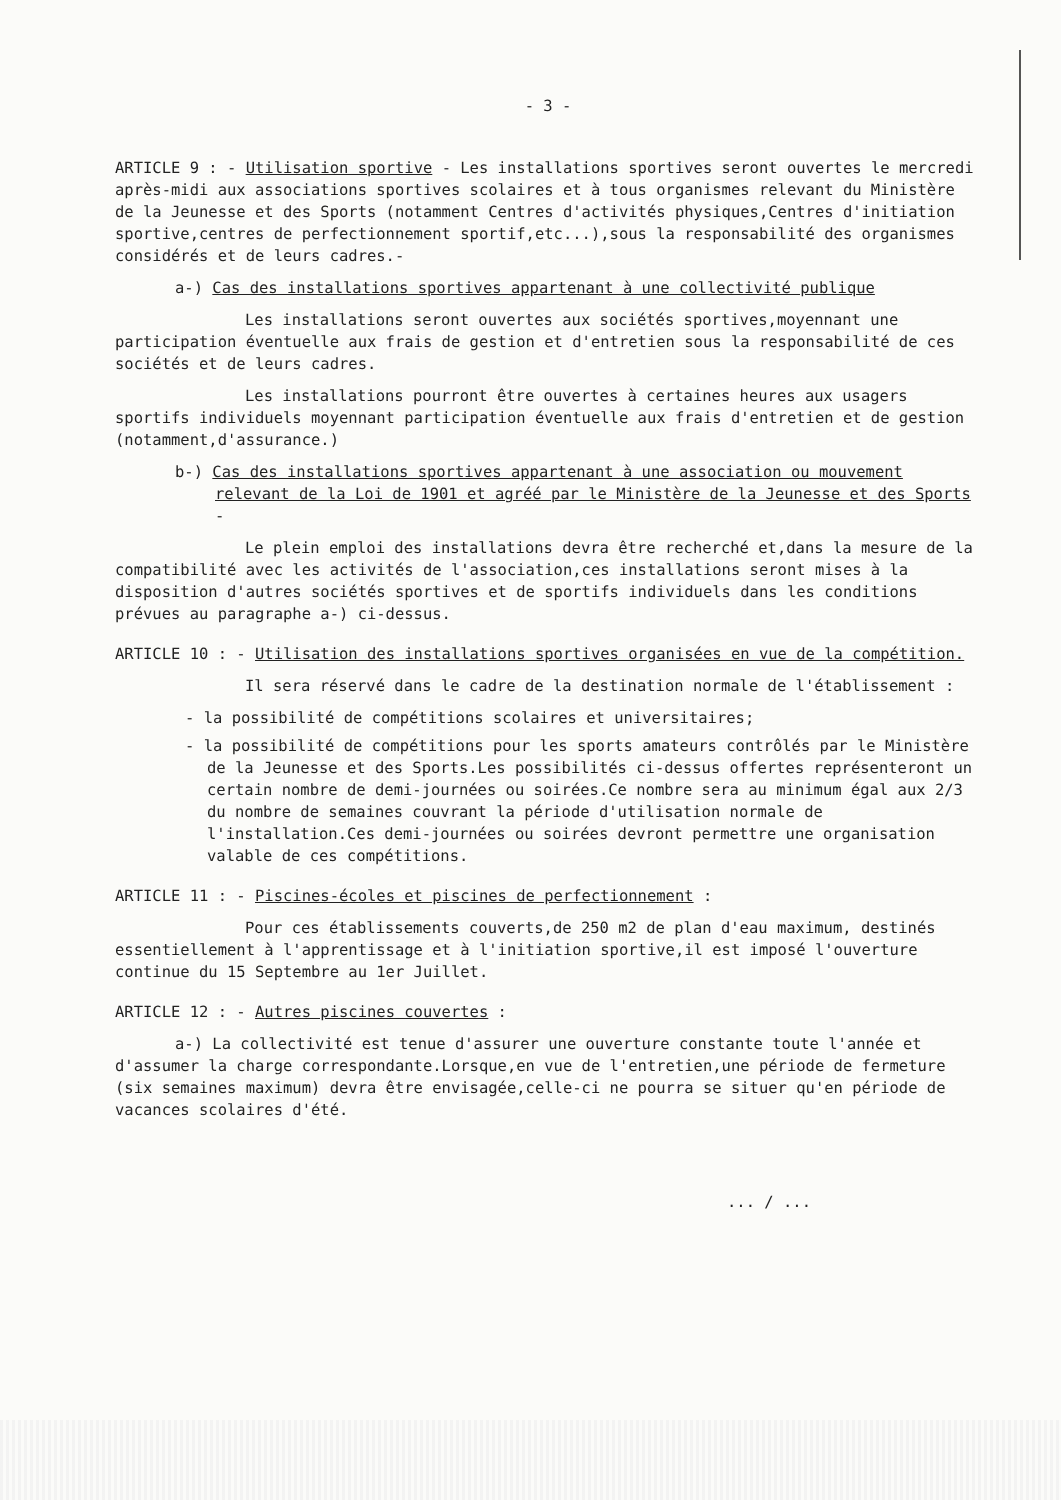- 3 -
ARTICLE 9 : - Utilisation sportive - Les installations sportives seront ouvertes le mercredi après-midi aux associations sportives scolaires et à tous organismes relevant du Ministère de la Jeunesse et des Sports (notamment Centres d'activités physiques,Centres d'initiation sportive,centres de perfectionnement sportif,etc...),sous la responsabilité des organismes considérés et de leurs cadres.-
a-) Cas des installations sportives appartenant à une collectivité publique
Les installations seront ouvertes aux sociétés sportives,moyennant une participation éventuelle aux frais de gestion et d'entretien sous la responsabilité de ces sociétés et de leurs cadres.
Les installations pourront être ouvertes à certaines heures aux usagers sportifs individuels moyennant participation éventuelle aux frais d'entretien et de gestion (notamment,d'assurance.)
b-) Cas des installations sportives appartenant à une association ou mouvement relevant de la Loi de 1901 et agréé par le Ministère de la Jeunesse et des Sports -
Le plein emploi des installations devra être recherché et,dans la mesure de la compatibilité avec les activités de l'association,ces installations seront mises à la disposition d'autres sociétés sportives et de sportifs individuels dans les conditions prévues au paragraphe a-) ci-dessus.
ARTICLE 10 : - Utilisation des installations sportives organisées en vue de la compétition.
Il sera réservé dans le cadre de la destination normale de l'établissement :
- la possibilité de compétitions scolaires et universitaires;
- la possibilité de compétitions pour les sports amateurs contrôlés par le Ministère de la Jeunesse et des Sports.Les possibilités ci-dessus offertes représenteront un certain nombre de demi-journées ou soirées.Ce nombre sera au minimum égal aux 2/3 du nombre de semaines couvrant la période d'utilisation normale de l'installation.Ces demi-journées ou soirées devront permettre une organisation valable de ces compétitions.
ARTICLE 11 : - Piscines-écoles et piscines de perfectionnement :
Pour ces établissements couverts,de 250 m2 de plan d'eau maximum, destinés essentiellement à l'apprentissage et à l'initiation sportive,il est imposé l'ouverture continue du 15 Septembre au 1er Juillet.
ARTICLE 12 : - Autres piscines couvertes :
a-) La collectivité est tenue d'assurer une ouverture constante toute l'année et d'assumer la charge correspondante.Lorsque,en vue de l'entretien,une période de fermeture (six semaines maximum) devra être envisagée,celle-ci ne pourra se situer qu'en période de vacances scolaires d'été.
... / ...